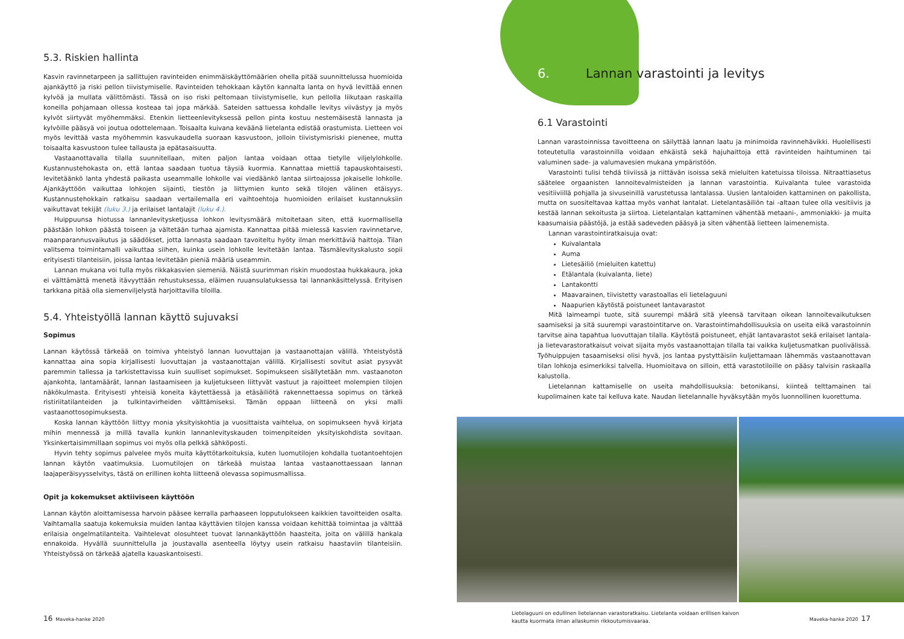5.3. Riskien hallinta
Kasvin ravinnetarpeen ja sallittujen ravinteiden enimmäiskäyttömäärien ohella pitää suunnittelussa huomioida ajankäyttö ja riski pellon tiivistymiselle. Ravinteiden tehokkaan käytön kannalta lanta on hyvä levittää ennen kylvöä ja mullata välittömästi. Tässä on iso riski peltomaan tiivistymiselle, kun pellolla liikutaan raskailla koneilla pohjamaan ollessa kosteaa tai jopa märkää. Sateiden sattuessa kohdalle levitys viivästyy ja myös kylvöt siirtyvät myöhemmäksi. Etenkin lietteenlevityksessä pellon pinta kostuu nestemäisestä lannasta ja kylvöille pääsyä voi joutua odottelemaan. Toisaalta kuivana keväänä lietelanta edistää orastumista. Lietteen voi myös levittää vasta myöhemmin kasvukaudella suoraan kasvustoon, jolloin tiivistymisriski pienenee, mutta toisaalta kasvustoon tulee tallausta ja epätasaisuutta.
Vastaanottavalla tilalla suunnitellaan, miten paljon lantaa voidaan ottaa tietylle viljelylohkolle. Kustannustehokasta on, että lantaa saadaan tuotua täysiä kuormia. Kannattaa miettiä tapauskohtaisesti, levitetäänkö lanta yhdestä paikasta useammalle lohkolle vai viedäänkö lantaa siirtoajossa jokaiselle lohkolle. Ajankäyttöön vaikuttaa lohkojen sijainti, tiestön ja liittymien kunto sekä tilojen välinen etäisyys. Kustannustehokkain ratkaisu saadaan vertailemalla eri vaihtoehtoja huomioiden erilaiset kustannuksiin vaikuttavat tekijät (luku 3.) ja erilaiset lantalajit (luku 4.).
Huippuunsa hiotussa lannanlevitysketjussa lohkon levitysmäärä mitoitetaan siten, että kuormallisella päästään lohkon päästä toiseen ja vältetään turhaa ajamista. Kannattaa pitää mielessä kasvien ravinnetarve, maanparannusvaikutus ja säädökset, jotta lannasta saadaan tavoiteltu hyöty ilman merkittäviä haittoja. Tilan valitsema toimintamalli vaikuttaa siihen, kuinka usein lohkolle levitetään lantaa. Täsmälevityskalusto sopii erityisesti tilanteisiin, joissa lantaa levitetään pieniä määriä useammin.
Lannan mukana voi tulla myös rikkakasvien siemeniä. Näistä suurimman riskin muodostaa hukkakaura, joka ei välttämättä menetä itävyyttään rehustuksessa, eläimen ruuansulatuksessa tai lannankäsittelyssä. Erityisen tarkkana pitää olla siemenviljelystä harjoittavilla tiloilla.
5.4. Yhteistyöllä lannan käyttö sujuvaksi
Sopimus
Lannan käytössä tärkeää on toimiva yhteistyö lannan luovuttajan ja vastaanottajan välillä. Yhteistyöstä kannattaa aina sopia kirjallisesti luovuttajan ja vastaanottajan välillä. Kirjallisesti sovitut asiat pysyvät paremmin tallessa ja tarkistettavissa kuin suulliset sopimukset. Sopimukseen sisällytetään mm. vastaanoton ajankohta, lantamäärät, lannan lastaamiseen ja kuljetukseen liittyvät vastuut ja rajoitteet molempien tilojen näkökulmasta. Erityisesti yhteisiä koneita käytettäessä ja etäsäiliötä rakennettaessa sopimus on tärkeä ristiriitatilanteiden ja tulkintavirheiden välttämiseksi. Tämän oppaan liitteenä on yksi malli vastaanottosopimuksesta.
Koska lannan käyttöön liittyy monia yksityiskohtia ja vuosittaista vaihtelua, on sopimukseen hyvä kirjata mihin mennessä ja millä tavalla kunkin lannanlevityskauden toimenpiteiden yksityiskohdista sovitaan. Yksinkertaisimmillaan sopimus voi myös olla pelkkä sähköposti.
Hyvin tehty sopimus palvelee myös muita käyttötarkoituksia, kuten luomutilojen kohdalla tuotantoehtojen lannan käytön vaatimuksia. Luomutilojen on tärkeää muistaa lantaa vastaanottaessaan lannan laajaperäisyysselvitys, tästä on erillinen kohta liitteenä olevassa sopimusmallissa.
Opit ja kokemukset aktiiviseen käyttöön
Lannan käytön aloittamisessa harvoin pääsee kerralla parhaaseen lopputulokseen kaikkien tavoitteiden osalta. Vaihtamalla saatuja kokemuksia muiden lantaa käyttävien tilojen kanssa voidaan kehittää toimintaa ja välttää erilaisia ongelmatilanteita. Vaihtelevat olosuhteet tuovat lannankäyttöön haasteita, joita on välillä hankala ennakoida. Hyvällä suunnittelulla ja joustavalla asenteella löytyy usein ratkaisu haastaviin tilanteisiin. Yhteistyössä on tärkeää ajatella kauaskantoisesti.
6. Lannan varastointi ja levitys
6.1 Varastointi
Lannan varastoinnissa tavoitteena on säilyttää lannan laatu ja minimoida ravinnehävikki. Huolellisesti toteutetulla varastoinnilla voidaan ehkäistä sekä hajuhaittoja että ravinteiden haihtuminen tai valuminen sade- ja valumavesien mukana ympäristöön.
Varastointi tulisi tehdä tiiviissä ja riittävän isoissa sekä mieluiten katetuissa tiloissa. Nitraattiasetus säätelee orgaanisten lannoitevalmisteiden ja lannan varastointia. Kuivalanta tulee varastoida vesitiiviillä pohjalla ja sivuseinillä varustetussa lantalassa. Uusien lantaloiden kattaminen on pakollista, mutta on suositeltavaa kattaa myös vanhat lantalat. Lietelantasäiliön tai -altaan tulee olla vesitiivis ja kestää lannan sekoitusta ja siirtoa. Lietelantalan kattaminen vähentää metaani-, ammoniakki- ja muita kaasumaisia päästöjä, ja estää sadeveden pääsyä ja siten vähentää lietteen laimenemista.
Lannan varastointiratkaisuja ovat:
Kuivalantala
Auma
Lietesäiliö (mieluiten katettu)
Etälantala (kuivalanta, liete)
Lantakontti
Maavarainen, tiivistetty varastoallas eli lietelaguuni
Naapurien käytöstä poistuneet lantavarastot
Mitä laimeampi tuote, sitä suurempi määrä sitä yleensä tarvitaan oikean lannoitevaikutuksen saamiseksi ja sitä suurempi varastointitarve on. Varastointimahdollisuuksia on useita eikä varastoinnin tarvitse aina tapahtua luovuttajan tilalla. Käytöstä poistuneet, ehjät lantavarastot sekä erilaiset lantala- ja lietevarastoratkaisut voivat sijaita myös vastaanottajan tilalla tai vaikka kuljetusmatkan puolivälissä. Työhuippujen tasaamiseksi olisi hyvä, jos lantaa pystyttäisiin kuljettamaan lähemmäs vastaanottavan tilan lohkoja esimerkiksi talvella. Huomioitava on silloin, että varastotiloille on pääsy talvisin raskaalla kalustolla.
Lietelannan kattamiselle on useita mahdollisuuksia: betonikansi, kiinteä telttamainen tai kupolimainen kate tai kelluva kate. Naudan lietelannalle hyväksytään myös luonnollinen kuorettuma.
Lietelaguuni on edullinen lietelannan varastoratkaisu. Lietelanta voidaan erillisen kaivon kautta kuormata ilman allaskumin rikkoutumisvaaraa.
16 Maveka-hanke 2020 Maveka-hanke 2020 17